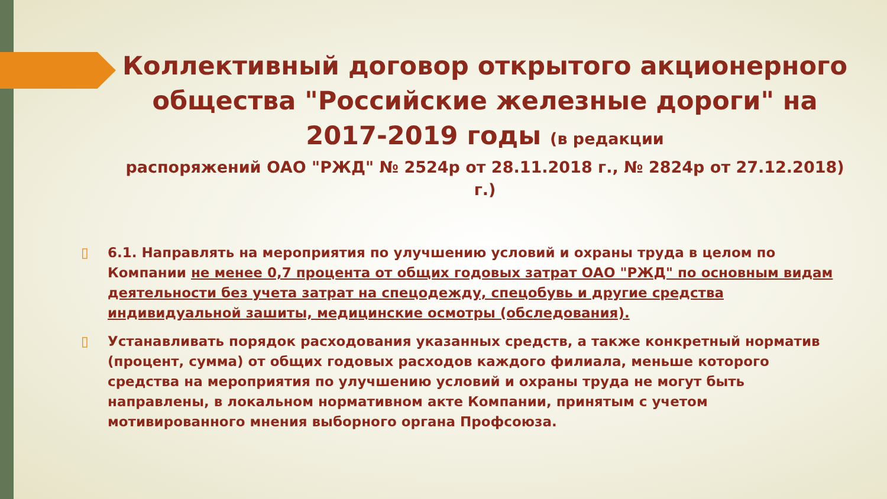Коллективный договор открытого акционерного общества "Российские железные дороги" на 2017-2019 годы (в редакции
распоряжений ОАО "РЖД" № 2524р от 28.11.2018 г., № 2824р от 27.12.2018) г.)
▯ 6.1. Направлять на мероприятия по улучшению условий и охраны труда в целом по Компании не менее 0,7 процента от общих годовых затрат ОАО "РЖД" по основным видам деятельности без учета затрат на спецодежду, спецобувь и другие средства индивидуальной зашиты, медицинские осмотры (обследования).
▯ Устанавливать порядок расходования указанных средств, а также конкретный норматив (процент, сумма) от общих годовых расходов каждого филиала, меньше которого средства на мероприятия по улучшению условий и охраны труда не могут быть направлены, в локальном нормативном акте Компании, принятым с учетом мотивированного мнения выборного органа Профсоюза.